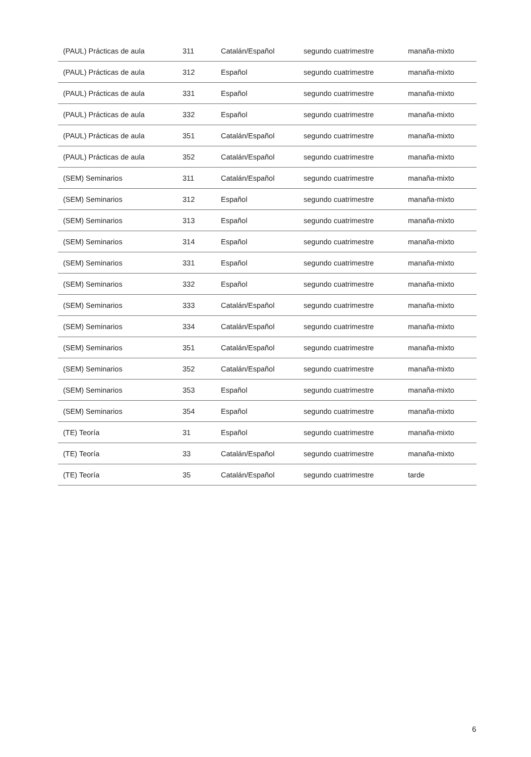| (PAUL) Prácticas de aula | 311 | Catalán/Español | segundo cuatrimestre | manaña-mixto |
| (PAUL) Prácticas de aula | 312 | Español | segundo cuatrimestre | manaña-mixto |
| (PAUL) Prácticas de aula | 331 | Español | segundo cuatrimestre | manaña-mixto |
| (PAUL) Prácticas de aula | 332 | Español | segundo cuatrimestre | manaña-mixto |
| (PAUL) Prácticas de aula | 351 | Catalán/Español | segundo cuatrimestre | manaña-mixto |
| (PAUL) Prácticas de aula | 352 | Catalán/Español | segundo cuatrimestre | manaña-mixto |
| (SEM) Seminarios | 311 | Catalán/Español | segundo cuatrimestre | manaña-mixto |
| (SEM) Seminarios | 312 | Español | segundo cuatrimestre | manaña-mixto |
| (SEM) Seminarios | 313 | Español | segundo cuatrimestre | manaña-mixto |
| (SEM) Seminarios | 314 | Español | segundo cuatrimestre | manaña-mixto |
| (SEM) Seminarios | 331 | Español | segundo cuatrimestre | manaña-mixto |
| (SEM) Seminarios | 332 | Español | segundo cuatrimestre | manaña-mixto |
| (SEM) Seminarios | 333 | Catalán/Español | segundo cuatrimestre | manaña-mixto |
| (SEM) Seminarios | 334 | Catalán/Español | segundo cuatrimestre | manaña-mixto |
| (SEM) Seminarios | 351 | Catalán/Español | segundo cuatrimestre | manaña-mixto |
| (SEM) Seminarios | 352 | Catalán/Español | segundo cuatrimestre | manaña-mixto |
| (SEM) Seminarios | 353 | Español | segundo cuatrimestre | manaña-mixto |
| (SEM) Seminarios | 354 | Español | segundo cuatrimestre | manaña-mixto |
| (TE) Teoría | 31 | Español | segundo cuatrimestre | manaña-mixto |
| (TE) Teoría | 33 | Catalán/Español | segundo cuatrimestre | manaña-mixto |
| (TE) Teoría | 35 | Catalán/Español | segundo cuatrimestre | tarde |
6